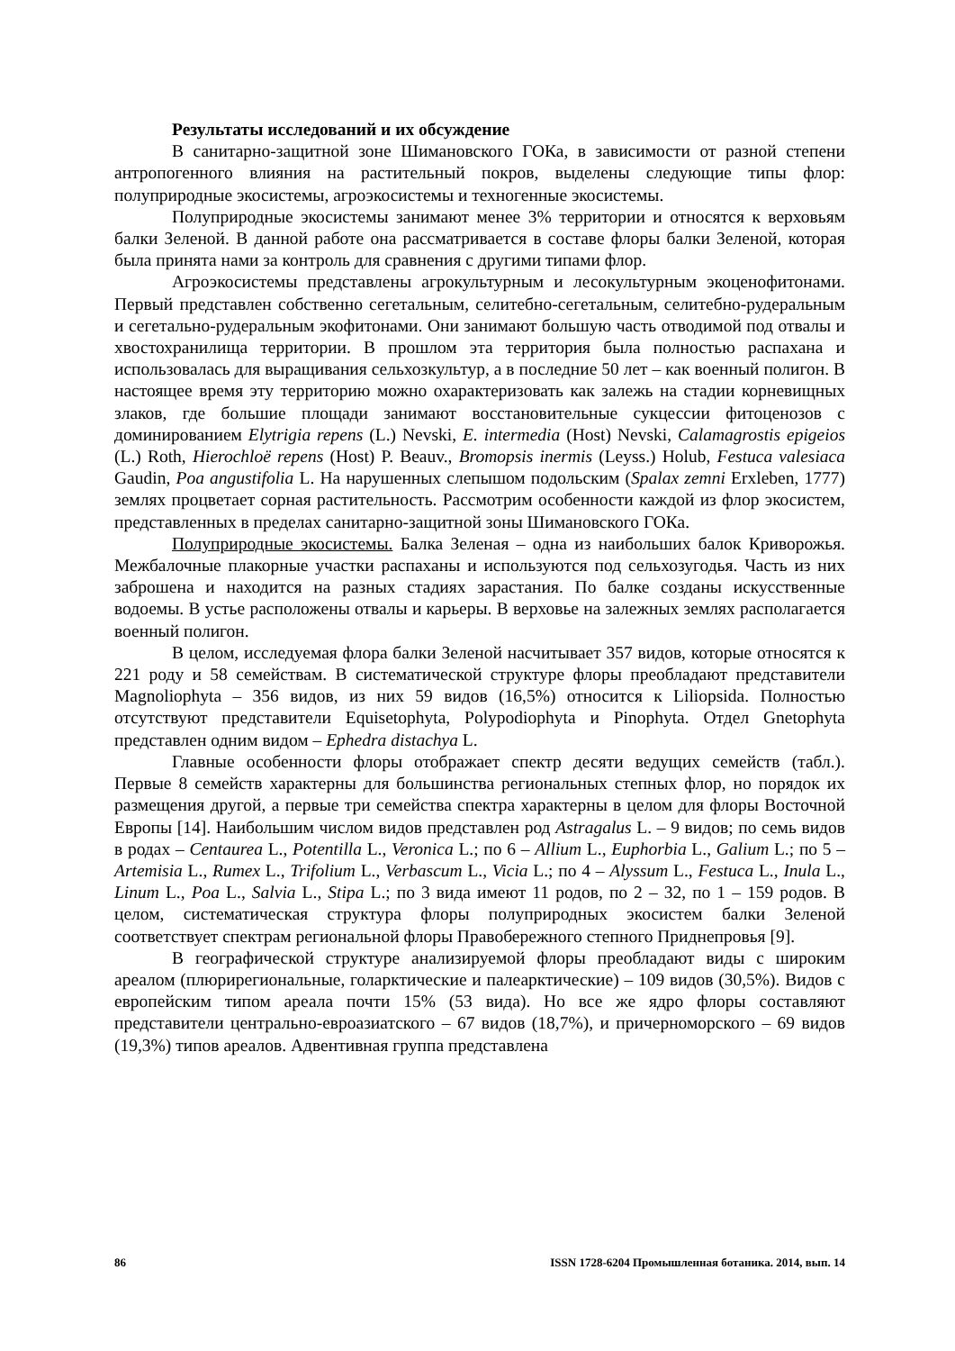Результаты исследований и их обсуждение
В санитарно-защитной зоне Шимановского ГОКа, в зависимости от разной степени антропогенного влияния на растительный покров, выделены следующие типы флор: полуприродные экосистемы, агроэкосистемы и техногенные экосистемы.
Полуприродные экосистемы занимают менее 3% территории и относятся к верховьям балки Зеленой. В данной работе она рассматривается в составе флоры балки Зеленой, которая была принята нами за контроль для сравнения с другими типами флор.
Агроэкосистемы представлены агрокультурным и лесокультурным экоценофитонами. Первый представлен собственно сегетальным, селитебно-сегетальным, селитебно-рудеральным и сегетально-рудеральным экофитонами. Они занимают большую часть отводимой под отвалы и хвостохранилища территории. В прошлом эта территория была полностью распахана и использовалась для выращивания сельхозкультур, а в последние 50 лет – как военный полигон. В настоящее время эту территорию можно охарактеризовать как залежь на стадии корневищных злаков, где большие площади занимают восстановительные сукцессии фитоценозов с доминированием Elytrigia repens (L.) Nevski, E. intermedia (Host) Nevski, Calamagrostis epigeios (L.) Roth, Hierochloë repens (Host) P. Beauv., Bromopsis inermis (Leyss.) Holub, Festuca valesiaca Gaudin, Poa angustifolia L. На нарушенных слепышом подольским (Spalax zemni Erxleben, 1777) землях процветает сорная растительность. Рассмотрим особенности каждой из флор экосистем, представленных в пределах санитарно-защитной зоны Шимановского ГОКа.
Полуприродные экосистемы. Балка Зеленая – одна из наибольших балок Криворожья. Межбалочные плакорные участки распаханы и используются под сельхозугодья. Часть из них заброшена и находится на разных стадиях зарастания. По балке созданы искусственные водоемы. В устье расположены отвалы и карьеры. В верховье на залежных землях располагается военный полигон.
В целом, исследуемая флора балки Зеленой насчитывает 357 видов, которые относятся к 221 роду и 58 семействам. В систематической структуре флоры преобладают представители Magnoliophyta – 356 видов, из них 59 видов (16,5%) относится к Liliopsida. Полностью отсутствуют представители Equisetophyta, Polypodiophyta и Pinophyta. Отдел Gnetophyta представлен одним видом – Ephedra distachya L.
Главные особенности флоры отображает спектр десяти ведущих семейств (табл.). Первые 8 семейств характерны для большинства региональных степных флор, но порядок их размещения другой, а первые три семейства спектра характерны в целом для флоры Восточной Европы [14]. Наибольшим числом видов представлен род Astragalus L. – 9 видов; по семь видов в родах – Centaurea L., Potentilla L., Veronica L.; по 6 – Allium L., Euphorbia L., Galium L.; по 5 – Artemisia L., Rumex L., Trifolium L., Verbascum L., Vicia L.; по 4 – Alyssum L., Festuca L., Inula L., Linum L., Poa L., Salvia L., Stipa L.; по 3 вида имеют 11 родов, по 2 – 32, по 1 – 159 родов. В целом, систематическая структура флоры полуприродных экосистем балки Зеленой соответствует спектрам региональной флоры Правобережного степного Приднепровья [9].
В географической структуре анализируемой флоры преобладают виды с широким ареалом (плюрирегиональные, голарктические и палеарктические) – 109 видов (30,5%). Видов с европейским типом ареала почти 15% (53 вида). Но все же ядро флоры составляют представители центрально-евроазиатского – 67 видов (18,7%), и причерноморского – 69 видов (19,3%) типов ареалов. Адвентивная группа представлена
86 ISSN 1728-6204 Промышленная ботаника. 2014, вып. 14